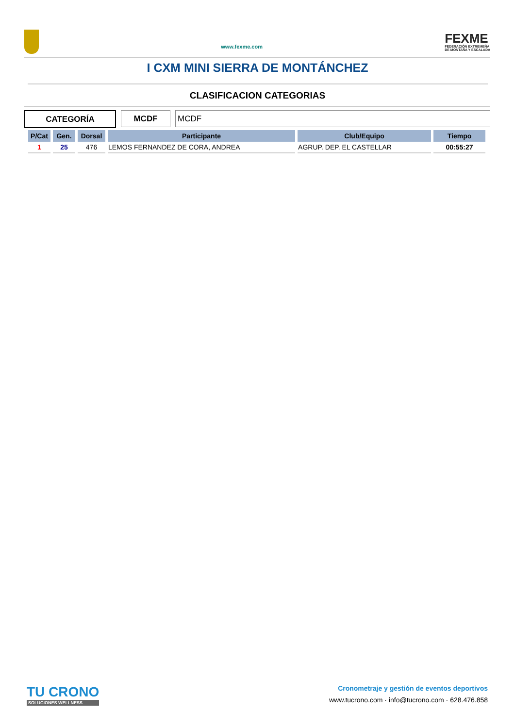www.fexme.com
FEXME
FEDERACIÓN EXTREMEÑA
DE MONTAÑA Y ESCALADA
I CXM MINI SIERRA DE MONTÁNCHEZ
CLASIFICACION CATEGORIAS
CATEGORÍA MCDF MCDF
| P/Cat | Gen. | Dorsal | Participante | Club/Equipo | Tiempo |
| --- | --- | --- | --- | --- | --- |
| 1 | 25 | 476 | LEMOS FERNANDEZ DE CORA, ANDREA | AGRUP. DEP. EL CASTELLAR | 00:55:27 |
TU CRONO
SOLUCIONES WELLNESS
Cronometraje y gestión de eventos deportivos
www.tucrono.com · info@tucrono.com · 628.476.858